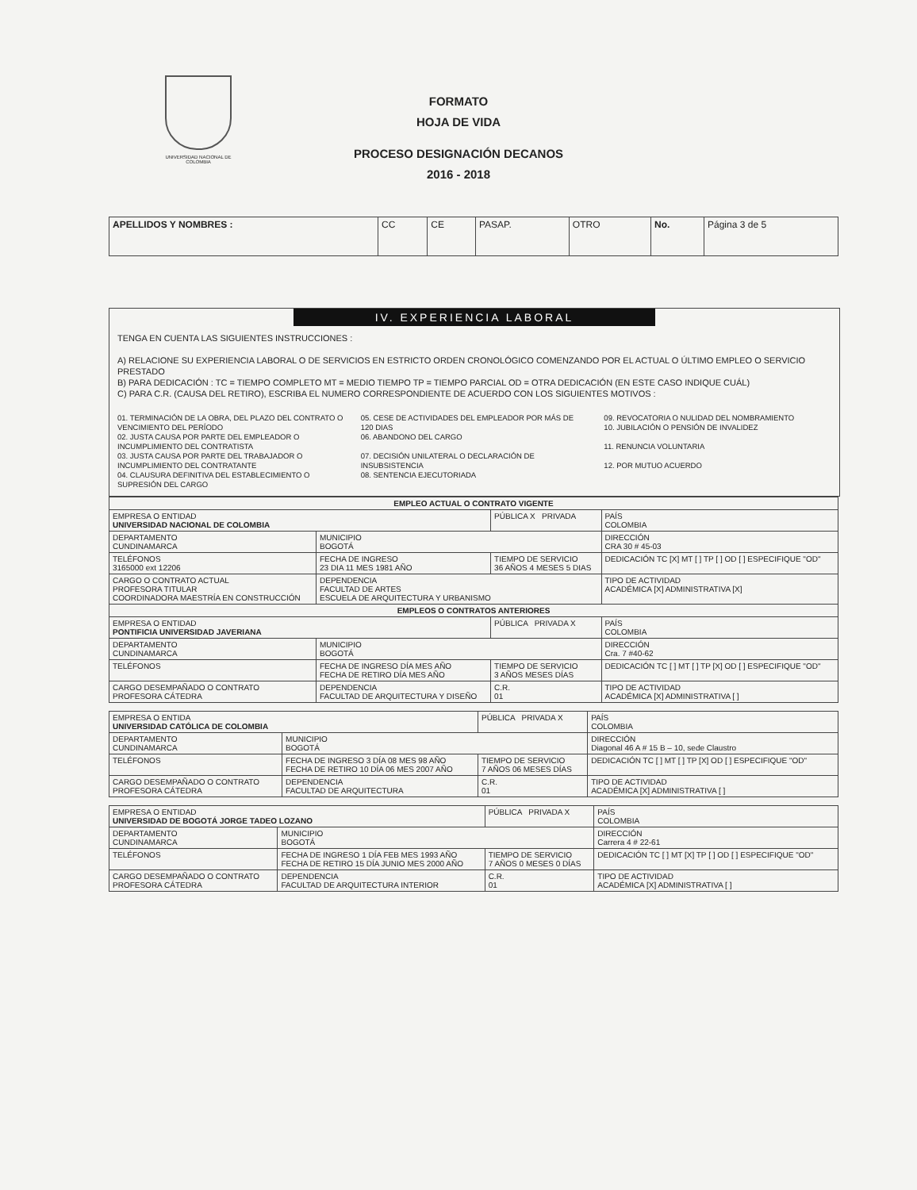UNIVERSIDAD NACIONAL DE COLOMBIA
FORMATO
HOJA DE VIDA
PROCESO DESIGNACIÓN DECANOS
2016 - 2018
| APELLIDOS Y NOMBRES : | CC | CE | PASAP. | OTRO | No. | Página 3 de 5 |
IV. EXPERIENCIA LABORAL
TENGA EN CUENTA LAS SIGUIENTES INSTRUCCIONES :
A) RELACIONE SU EXPERIENCIA LABORAL O DE SERVICIOS EN ESTRICTO ORDEN CRONOLÓGICO COMENZANDO POR EL ACTUAL O ÚLTIMO EMPLEO O SERVICIO PRESTADO
B) PARA DEDICACIÓN : TC = TIEMPO COMPLETO MT = MEDIO TIEMPO TP = TIEMPO PARCIAL OD = OTRA DEDICACIÓN (EN ESTE CASO INDIQUE CUÁL)
C) PARA C.R. (CAUSA DEL RETIRO), ESCRIBA EL NUMERO CORRESPONDIENTE DE ACUERDO CON LOS SIGUIENTES MOTIVOS :
01. TERMINACIÓN DE LA OBRA, DEL PLAZO DEL CONTRATO O VENCIMIENTO DEL PERÍODO
02. JUSTA CAUSA POR PARTE DEL EMPLEADOR O INCUMPLIMIENTO DEL CONTRATISTA
03. JUSTA CAUSA POR PARTE DEL TRABAJADOR O INCUMPLIMIENTO DEL CONTRATANTE
04. CLAUSURA DEFINITIVA DEL ESTABLECIMIENTO O SUPRESIÓN DEL CARGO
05. CESE DE ACTIVIDADES DEL EMPLEADOR POR MÁS DE 120 DIAS
06. ABANDONO DEL CARGO
07. DECISIÓN UNILATERAL O DECLARACIÓN DE INSUBSISTENCIA
08. SENTENCIA EJECUTORIADA
09. REVOCATORIA O NULIDAD DEL NOMBRAMIENTO
10. JUBILACIÓN O PENSIÓN DE INVALIDEZ
11. RENUNCIA VOLUNTARIA
12. POR MUTUO ACUERDO
| EMPLEO ACTUAL O CONTRATO VIGENTE | | | |
| --- | --- | --- | --- |
| EMPRESA O ENTIDAD UNIVERSIDAD NACIONAL DE COLOMBIA | | PÚBLICA X PRIVADA | PAÍS COLOMBIA |
| DEPARTAMENTO CUNDINAMARCA | MUNICIPIO BOGOTÁ | | DIRECCIÓN CRA 30 # 45-03 |
| TELÉFONOS 3165000 ext 12206 | FECHA DE INGRESO 23 DIA 11 MES 1981 AÑO | TIEMPO DE SERVICIO 36 AÑOS 4 MESES 5 DIAS | DEDICACIÓN TC [X] MT [ ] TP [ ] OD [ ] ESPECIFIQUE "OD" |
| CARGO O CONTRATO ACTUAL PROFESORA TITULAR COORDINADORA MAESTRÍA EN CONSTRUCCIÓN | DEPENDENCIA FACULTAD DE ARTES ESCUELA DE ARQUITECTURA Y URBANISMO | | TIPO DE ACTIVIDAD ACADÉMICA [X] ADMINISTRATIVA [X] |
| EMPLEOS O CONTRATOS ANTERIORES | | | |
| EMPRESA O ENTIDAD PONTIFICIA UNIVERSIDAD JAVERIANA | | PÚBLICA PRIVADA X | PAÍS COLOMBIA |
| DEPARTAMENTO CUNDINAMARCA | MUNICIPIO BOGOTÁ | | DIRECCIÓN Cra. 7 #40-62 |
| TELÉFONOS | FECHA DE INGRESO DÍA MES AÑO FECHA DE RETIRO DÍA MES AÑO | TIEMPO DE SERVICIO 3 AÑOS MESES DÍAS | DEDICACIÓN TC [ ] MT [ ] TP [X] OD [ ] ESPECIFIQUE "OD" |
| CARGO DESEMPAÑADO O CONTRATO PROFESORA CÁTEDRA | DEPENDENCIA FACULTAD DE ARQUITECTURA Y DISEÑO | C.R. 01 | TIPO DE ACTIVIDAD ACADÉMICA [X] ADMINISTRATIVA [ ] |
| EMPRESA O ENTIDA UNIVERSIDAD CATÓLICA DE COLOMBIA | | PÚBLICA PRIVADA X | PAÍS COLOMBIA |
| DEPARTAMENTO CUNDINAMARCA | MUNICIPIO BOGOTÁ | | DIRECCIÓN Diagonal 46 A # 15 B – 10, sede Claustro |
| TELÉFONOS | FECHA DE INGRESO 3 DÍA 08 MES 98 AÑO FECHA DE RETIRO 10 DÍA 06 MES 2007 AÑO | TIEMPO DE SERVICIO 7 AÑOS 06 MESES DÍAS | DEDICACIÓN TC [ ] MT [ ] TP [X] OD [ ] ESPECIFIQUE "OD" |
| CARGO DESEMPAÑADO O CONTRATO PROFESORA CÁTEDRA | DEPENDENCIA FACULTAD DE ARQUITECTURA | C.R. 01 | TIPO DE ACTIVIDAD ACADÉMICA [X] ADMINISTRATIVA [ ] |
| EMPRESA O ENTIDAD UNIVERSIDAD DE BOGOTÁ JORGE TADEO LOZANO | | PÚBLICA PRIVADA X | PAÍS COLOMBIA |
| DEPARTAMENTO CUNDINAMARCA | MUNICIPIO BOGOTÁ | | DIRECCIÓN Carrera 4 # 22-61 |
| TELÉFONOS | FECHA DE INGRESO 1 DÍA FEB MES 1993 AÑO FECHA DE RETIRO 15 DÍA JUNIO MES 2000 AÑO | TIEMPO DE SERVICIO 7 AÑOS 0 MESES 0 DÍAS | DEDICACIÓN TC [ ] MT [X] TP [ ] OD [ ] ESPECIFIQUE "OD" |
| CARGO DESEMPAÑADO O CONTRATO PROFESORA CÁTEDRA | DEPENDENCIA FACULTAD DE ARQUITECTURA INTERIOR | C.R. 01 | TIPO DE ACTIVIDAD ACADÉMICA [X] ADMINISTRATIVA [ ] |